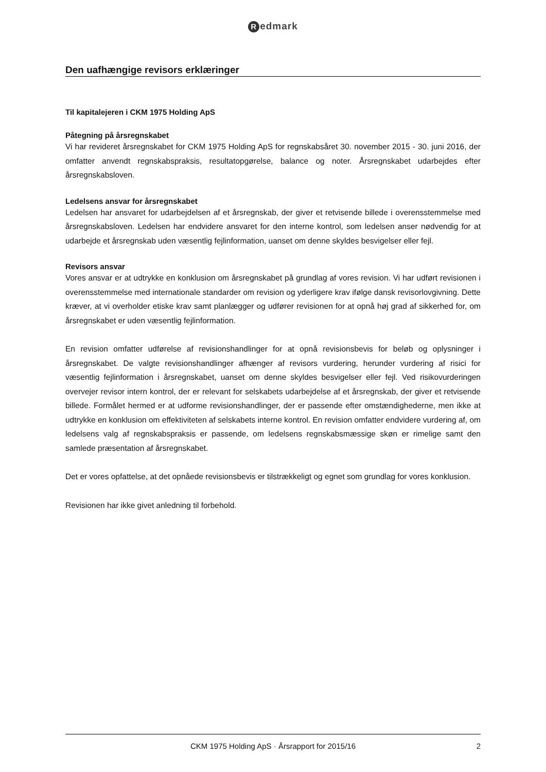Redmark
Den uafhængige revisors erklæringer
Til kapitalejeren i CKM 1975 Holding ApS
Påtegning på årsregnskabet
Vi har revideret årsregnskabet for CKM 1975 Holding ApS for regnskabsåret 30. november 2015 - 30. juni 2016, der omfatter anvendt regnskabspraksis, resultatopgørelse, balance og noter. Årsregnskabet udarbejdes efter årsregnskabsloven.
Ledelsens ansvar for årsregnskabet
Ledelsen har ansvaret for udarbejdelsen af et årsregnskab, der giver et retvisende billede i overensstemmelse med årsregnskabsloven. Ledelsen har endvidere ansvaret for den interne kontrol, som ledelsen anser nødvendig for at udarbejde et årsregnskab uden væsentlig fejlinformation, uanset om denne skyldes besvigelser eller fejl.
Revisors ansvar
Vores ansvar er at udtrykke en konklusion om årsregnskabet på grundlag af vores revision. Vi har udført revisionen i overensstemmelse med internationale standarder om revision og yderligere krav ifølge dansk revisorlovgivning. Dette kræver, at vi overholder etiske krav samt planlægger og udfører revisionen for at opnå høj grad af sikkerhed for, om årsregnskabet er uden væsentlig fejlinformation.
En revision omfatter udførelse af revisionshandlinger for at opnå revisionsbevis for beløb og oplysninger i årsregnskabet. De valgte revisionshandlinger afhænger af revisors vurdering, herunder vurdering af risici for væsentlig fejlinformation i årsregnskabet, uanset om denne skyldes besvigelser eller fejl. Ved risikovurderingen overvejer revisor intern kontrol, der er relevant for selskabets udarbejdelse af et årsregnskab, der giver et retvisende billede. Formålet hermed er at udforme revisionshandlinger, der er passende efter omstændighederne, men ikke at udtrykke en konklusion om effektiviteten af selskabets interne kontrol. En revision omfatter endvidere vurdering af, om ledelsens valg af regnskabspraksis er passende, om ledelsens regnskabsmæssige skøn er rimelige samt den samlede præsentation af årsregnskabet.
Det er vores opfattelse, at det opnåede revisionsbevis er tilstrækkeligt og egnet som grundlag for vores konklusion.
Revisionen har ikke givet anledning til forbehold.
CKM 1975 Holding ApS · Årsrapport for 2015/16 2